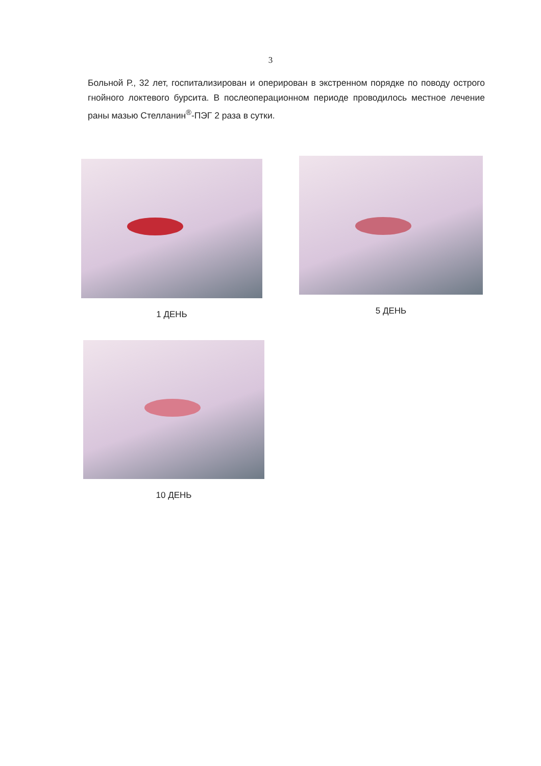3
Больной Р., 32 лет, госпитализирован и оперирован в экстренном порядке по поводу острого гнойного локтевого бурсита. В послеоперационном периоде проводилось местное лечение раны мазью Стелланин<sup>®</sup>-ПЭГ 2 раза в сутки.
1 ДЕНЬ
5 ДЕНЬ
10 ДЕНЬ